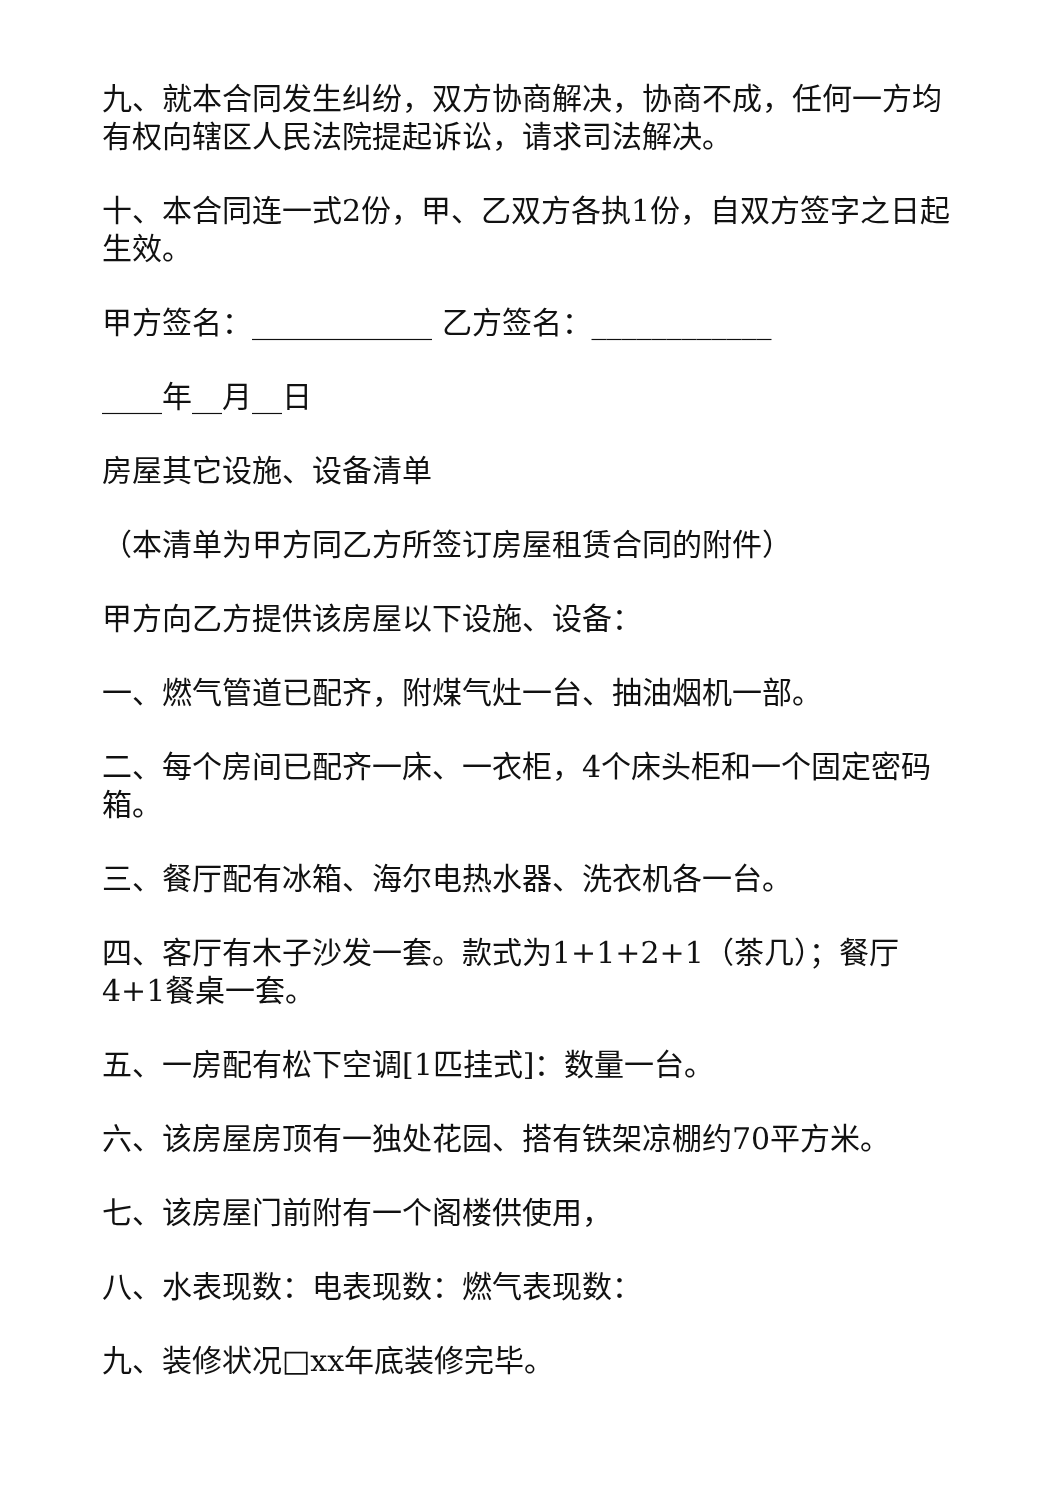九、就本合同发生纠纷，双方协商解决，协商不成，任何一方均有权向辖区人民法院提起诉讼，请求司法解决。
十、本合同连一式2份，甲、乙双方各执1份，自双方签字之日起生效。
甲方签名：____________ 乙方签名：____________
____年__月__日
房屋其它设施、设备清单
（本清单为甲方同乙方所签订房屋租赁合同的附件）
甲方向乙方提供该房屋以下设施、设备：
一、燃气管道已配齐，附煤气灶一台、抽油烟机一部。
二、每个房间已配齐一床、一衣柜，4个床头柜和一个固定密码箱。
三、餐厅配有冰箱、海尔电热水器、洗衣机各一台。
四、客厅有木子沙发一套。款式为1+1+2+1（茶几）；餐厅4+1餐桌一套。
五、一房配有松下空调[1匹挂式]：数量一台。
六、该房屋房顶有一独处花园、搭有铁架凉棚约70平方米。
七、该房屋门前附有一个阁楼供使用，
八、水表现数：电表现数：燃气表现数：
九、装修状况□xx年底装修完毕。